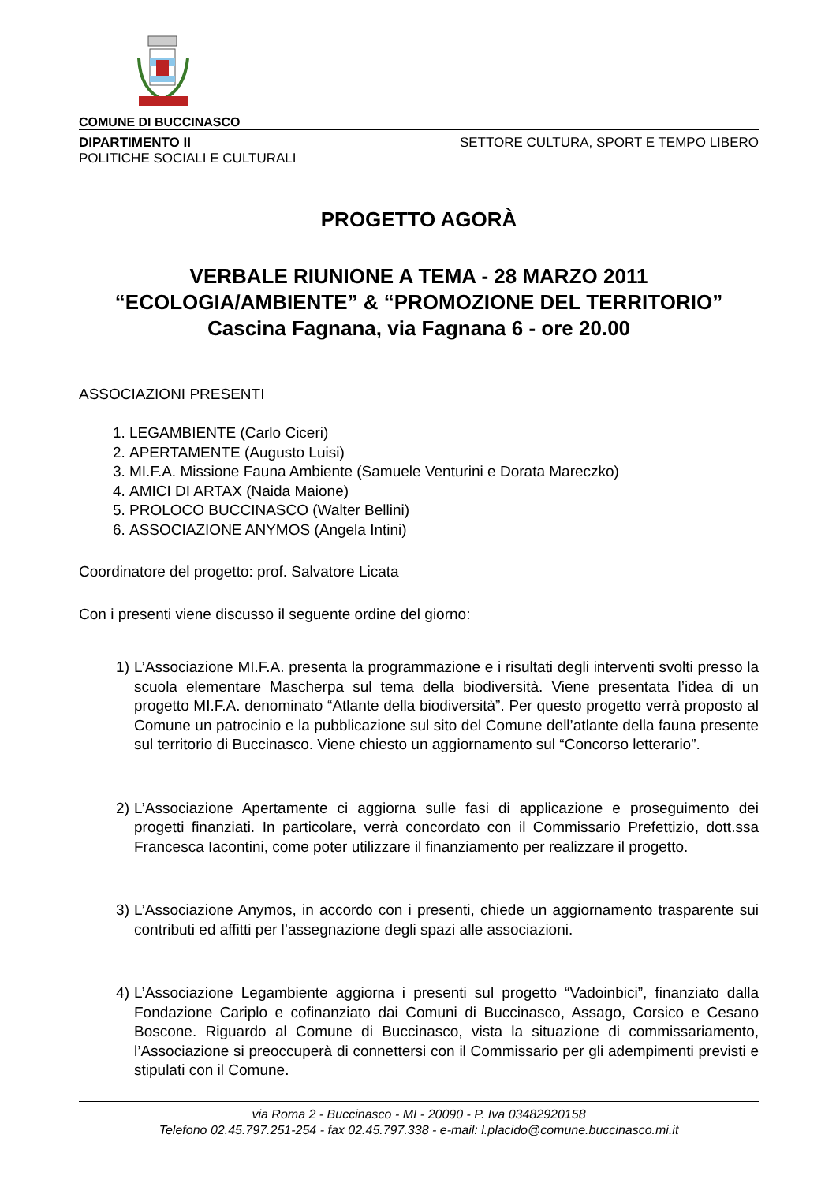COMUNE DI BUCCINASCO
DIPARTIMENTO II
POLITICHE SOCIALI E CULTURALI
SETTORE CULTURA, SPORT E TEMPO LIBERO
PROGETTO AGORÀ
VERBALE RIUNIONE A TEMA - 28 MARZO 2011
“ECOLOGIA/AMBIENTE” & “PROMOZIONE DEL TERRITORIO”
Cascina Fagnana, via Fagnana 6 - ore 20.00
ASSOCIAZIONI PRESENTI
1. LEGAMBIENTE (Carlo Ciceri)
2. APERTAMENTE (Augusto Luisi)
3. MI.F.A. Missione Fauna Ambiente (Samuele Venturini e Dorata Mareczko)
4. AMICI DI ARTAX (Naida Maione)
5. PROLOCO BUCCINASCO (Walter Bellini)
6. ASSOCIAZIONE ANYMOS (Angela Intini)
Coordinatore del progetto: prof. Salvatore Licata
Con i presenti viene discusso il seguente ordine del giorno:
1) L’Associazione MI.F.A. presenta la programmazione e i risultati degli interventi svolti presso la scuola elementare Mascherpa sul tema della biodiversità. Viene presentata l’idea di un progetto MI.F.A. denominato “Atlante della biodiversità”. Per questo progetto verrà proposto al Comune un patrocinio e la pubblicazione sul sito del Comune dell’atlante della fauna presente sul territorio di Buccinasco. Viene chiesto un aggiornamento sul “Concorso letterario”.
2) L’Associazione Apertamente ci aggiorna sulle fasi di applicazione e proseguimento dei progetti finanziati. In particolare, verrà concordato con il Commissario Prefettizio, dott.ssa Francesca Iacontini, come poter utilizzare il finanziamento per realizzare il progetto.
3) L’Associazione Anymos, in accordo con i presenti, chiede un aggiornamento trasparente sui contributi ed affitti per l’assegnazione degli spazi alle associazioni.
4) L’Associazione Legambiente aggiorna i presenti sul progetto “Vadoinbici”, finanziato dalla Fondazione Cariplo e cofinanziato dai Comuni di Buccinasco, Assago, Corsico e Cesano Boscone. Riguardo al Comune di Buccinasco, vista la situazione di commissariamento, l’Associazione si preoccuperà di connettersi con il Commissario per gli adempimenti previsti e stipulati con il Comune.
via Roma 2 - Buccinasco - MI - 20090 - P. Iva 03482920158
Telefono 02.45.797.251-254 - fax 02.45.797.338 - e-mail: l.placido@comune.buccinasco.mi.it